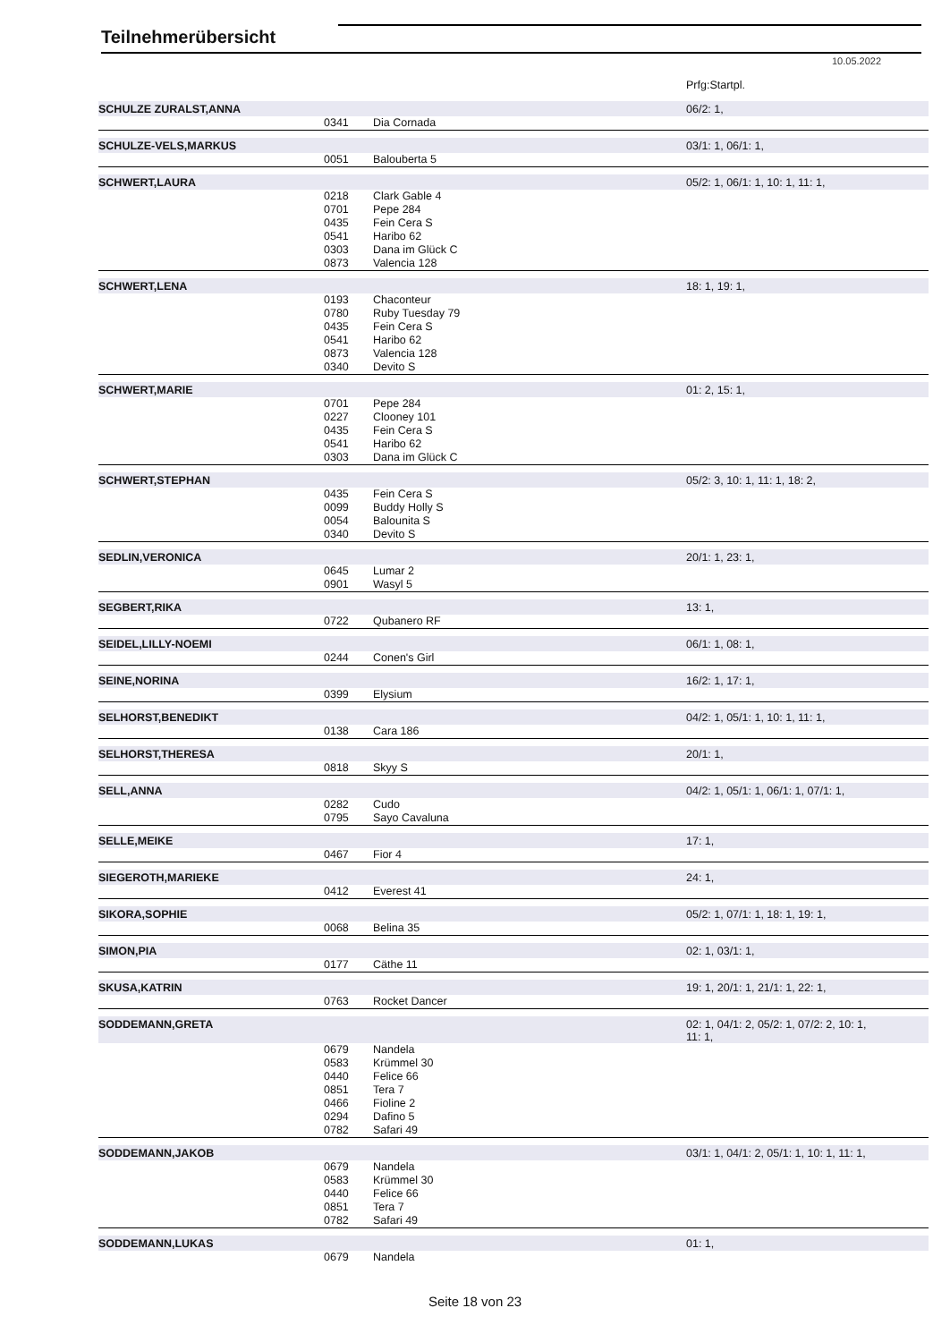Teilnehmerübersicht
10.05.2022
| | | | Prfg:Startpl. |
| SCHULZE ZURALST,ANNA | | | 06/2: 1, |
| | 0341 | Dia Cornada | |
| SCHULZE-VELS,MARKUS | | | 03/1: 1, 06/1: 1, |
| | 0051 | Balouberta 5 | |
| SCHWERT,LAURA | | | 05/2: 1, 06/1: 1, 10: 1, 11: 1, |
| | 0218 | Clark Gable 4 | |
| | 0701 | Pepe 284 | |
| | 0435 | Fein Cera S | |
| | 0541 | Haribo 62 | |
| | 0303 | Dana im Glück C | |
| | 0873 | Valencia 128 | |
| SCHWERT,LENA | | | 18: 1, 19: 1, |
| | 0193 | Chaconteur | |
| | 0780 | Ruby Tuesday 79 | |
| | 0435 | Fein Cera S | |
| | 0541 | Haribo 62 | |
| | 0873 | Valencia 128 | |
| | 0340 | Devito S | |
| SCHWERT,MARIE | | | 01: 2, 15: 1, |
| | 0701 | Pepe 284 | |
| | 0227 | Clooney 101 | |
| | 0435 | Fein Cera S | |
| | 0541 | Haribo 62 | |
| | 0303 | Dana im Glück C | |
| SCHWERT,STEPHAN | | | 05/2: 3, 10: 1, 11: 1, 18: 2, |
| | 0435 | Fein Cera S | |
| | 0099 | Buddy Holly S | |
| | 0054 | Balounita S | |
| | 0340 | Devito S | |
| SEDLIN,VERONICA | | | 20/1: 1, 23: 1, |
| | 0645 | Lumar 2 | |
| | 0901 | Wasyl 5 | |
| SEGBERT,RIKA | | | 13: 1, |
| | 0722 | Qubanero RF | |
| SEIDEL,LILLY-NOEMI | | | 06/1: 1, 08: 1, |
| | 0244 | Conen's Girl | |
| SEINE,NORINA | | | 16/2: 1, 17: 1, |
| | 0399 | Elysium | |
| SELHORST,BENEDIKT | | | 04/2: 1, 05/1: 1, 10: 1, 11: 1, |
| | 0138 | Cara 186 | |
| SELHORST,THERESA | | | 20/1: 1, |
| | 0818 | Skyy S | |
| SELL,ANNA | | | 04/2: 1, 05/1: 1, 06/1: 1, 07/1: 1, |
| | 0282 | Cudo | |
| | 0795 | Sayo Cavaluna | |
| SELLE,MEIKE | | | 17: 1, |
| | 0467 | Fior 4 | |
| SIEGEROTH,MARIEKE | | | 24: 1, |
| | 0412 | Everest 41 | |
| SIKORA,SOPHIE | | | 05/2: 1, 07/1: 1, 18: 1, 19: 1, |
| | 0068 | Belina 35 | |
| SIMON,PIA | | | 02: 1, 03/1: 1, |
| | 0177 | Cäthe 11 | |
| SKUSA,KATRIN | | | 19: 1, 20/1: 1, 21/1: 1, 22: 1, |
| | 0763 | Rocket Dancer | |
| SODDEMANN,GRETA | | | 02: 1, 04/1: 2, 05/2: 1, 07/2: 2, 10: 1, 11: 1, |
| | 0679 | Nandela | |
| | 0583 | Krümmel 30 | |
| | 0440 | Felice 66 | |
| | 0851 | Tera 7 | |
| | 0466 | Fioline 2 | |
| | 0294 | Dafino 5 | |
| | 0782 | Safari 49 | |
| SODDEMANN,JAKOB | | | 03/1: 1, 04/1: 2, 05/1: 1, 10: 1, 11: 1, |
| | 0679 | Nandela | |
| | 0583 | Krümmel 30 | |
| | 0440 | Felice 66 | |
| | 0851 | Tera 7 | |
| | 0782 | Safari 49 | |
| SODDEMANN,LUKAS | | | 01: 1, |
| | 0679 | Nandela | |
Seite 18 von 23